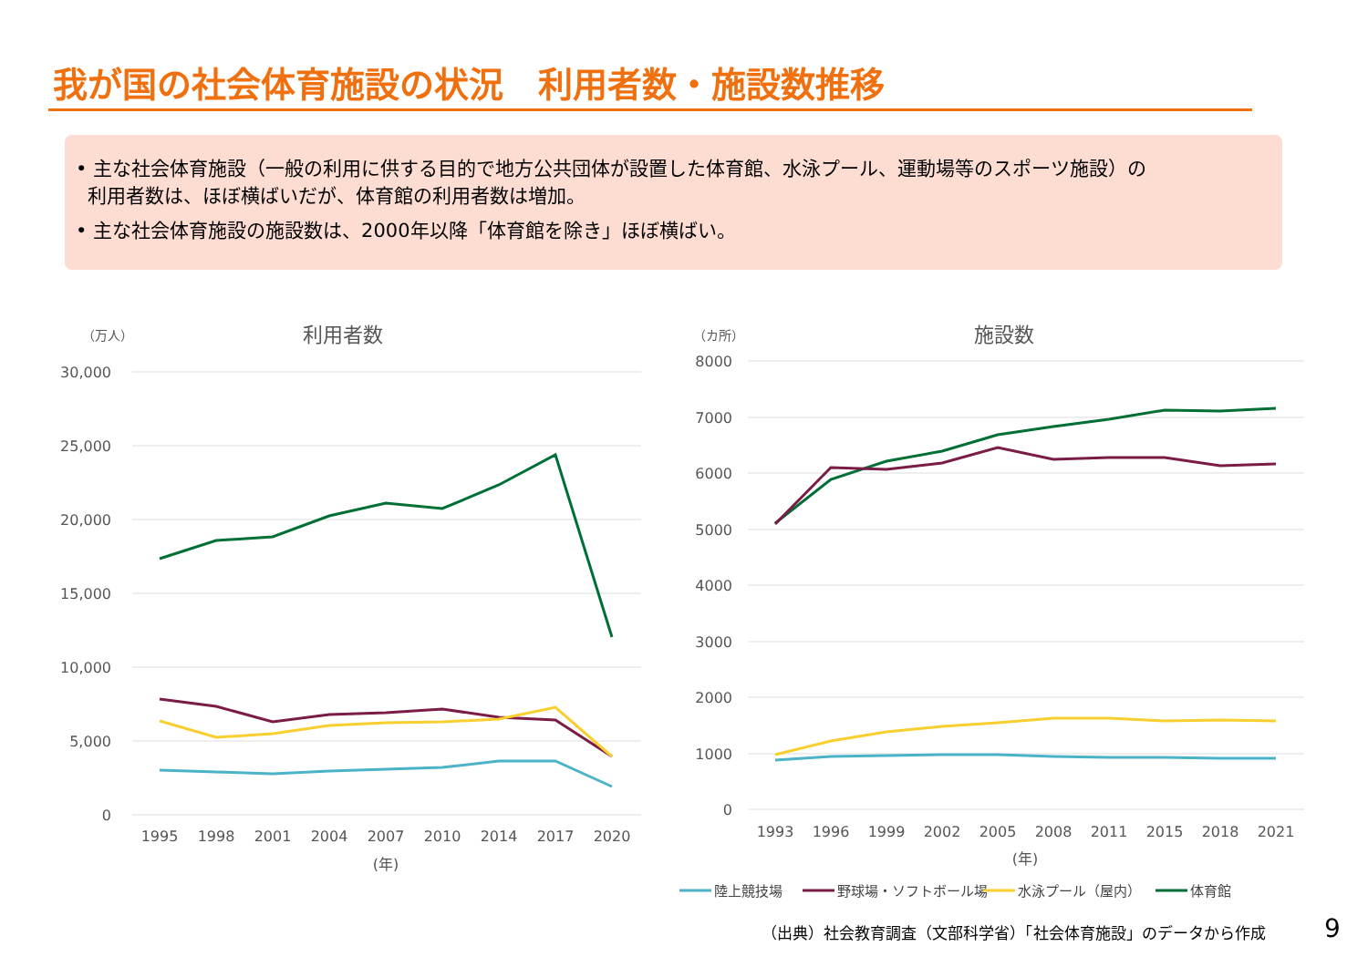我が国の社会体育施設の状況　利用者数・施設数推移
• 主な社会体育施設（一般の利用に供する目的で地方公共団体が設置した体育館、水泳プール、運動場等のスポーツ施設）の
利用者数は、ほぼ横ばいだが、体育館の利用者数は増加。
• 主な社会体育施設の施設数は、2000年以降「体育館を除き」ほぼ横ばい。
（万人）
利用者数
30,000
25,000
20,000
15,000
10,000
5,000
0
1995
1998
2001
2004
2007
2010
2014
2017
2020
(年)
（カ所）
施設数
8000
7000
6000
5000
4000
3000
2000
1000
0
1993
1996
1999
2002
2005
2008
2011
2015
2018
2021
(年)
陸上競技場
野球場・ソフトボール場
水泳プール（屋内）
体育館
（出典）社会教育調査（文部科学省）「社会体育施設」のデータから作成
9